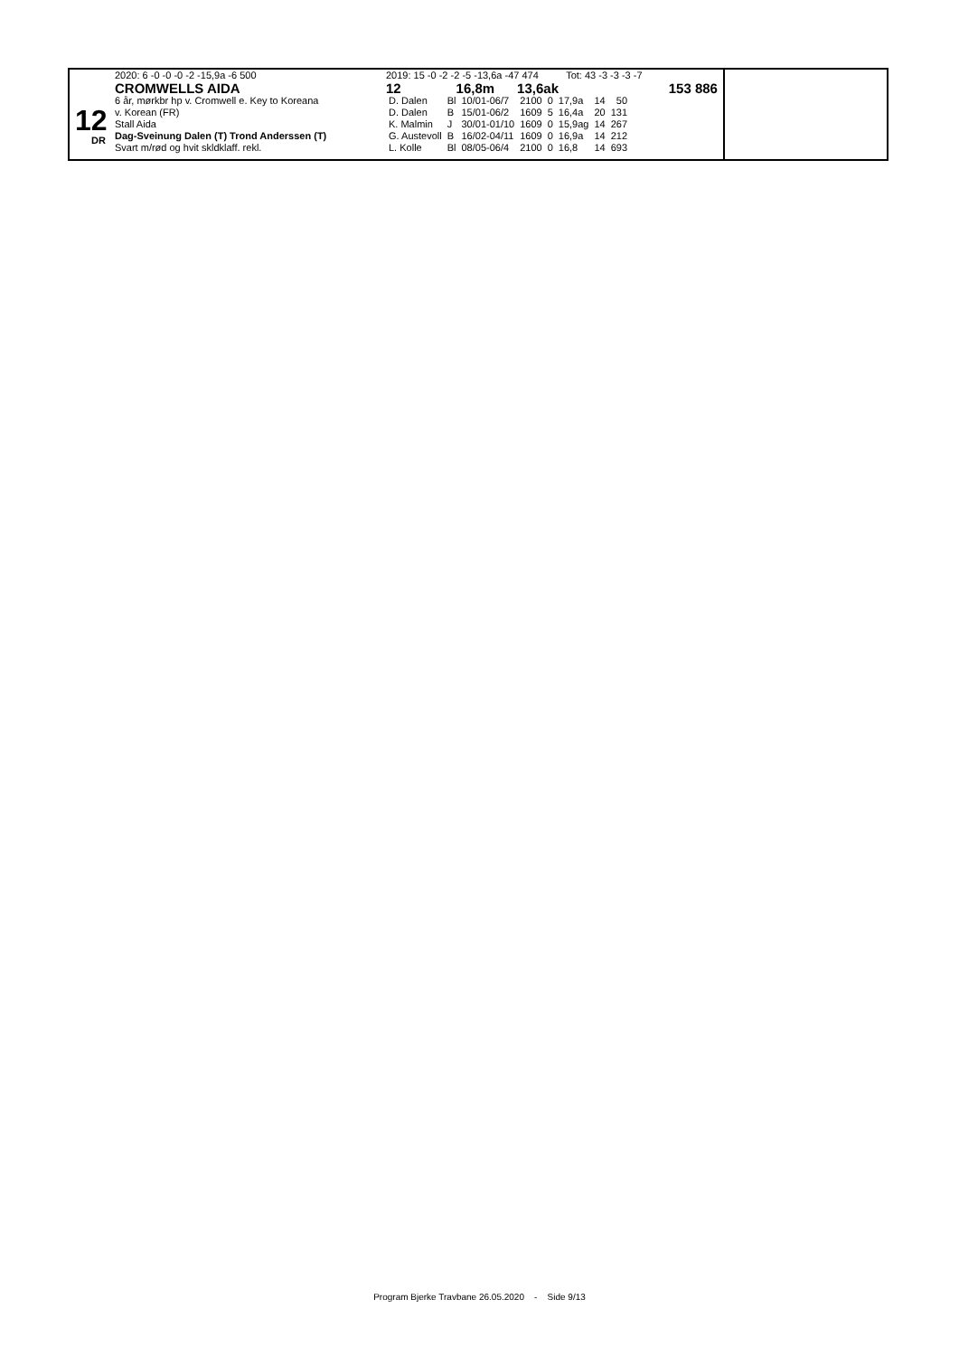12
DR
2020: 6 -0 -0 -0 -2 -15,9a -6 500
CROMWELLS AIDA
6 år, mørkbr hp v. Cromwell e. Key to Koreana
v. Korean (FR)
Stall Aida
Dag-Sveinung Dalen (T) Trond Anderssen (T)
Svart m/rød og hvit skldklaff. rekl.
2019: 15 -0 -2 -2 -5 -13,6a -47 474 Tot: 43 -3 -3 -3 -7
12 16,8m 13,6ak 153 886
| D. Dalen | Bl | 10/01-06/7 | 2100 | 0 | 17,9a | 14 | 50 |
| D. Dalen | B | 15/01-06/2 | 1609 | 5 | 16,4a | 20 | 131 |
| K. Malmin | J | 30/01-01/10 | 1609 | 0 | 15,9ag | 14 | 267 |
| G. Austevoll | B | 16/02-04/11 | 1609 | 0 | 16,9a | 14 | 212 |
| L. Kolle | Bl | 08/05-06/4 | 2100 | 0 | 16,8 | 14 | 693 |
Program Bjerke Travbane 26.05.2020 - Side 9/13